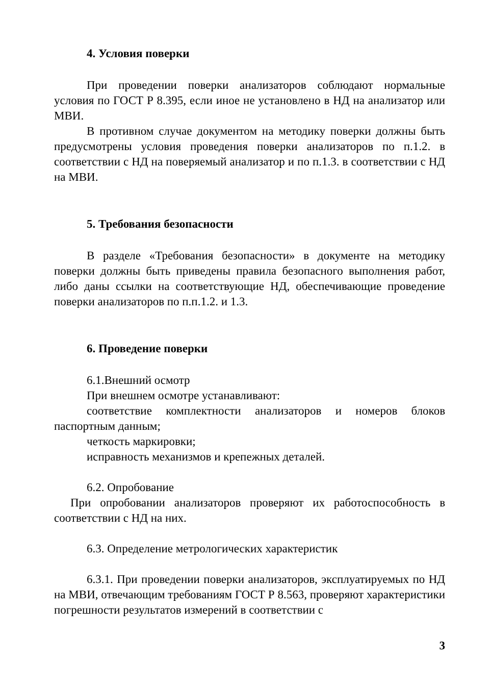4. Условия поверки
При проведении поверки анализаторов соблюдают нормальные условия по ГОСТ Р 8.395, если иное не установлено в НД на анализатор или МВИ.
В противном случае документом на методику поверки должны быть предусмотрены условия проведения поверки анализаторов по п.1.2. в соответствии с НД на поверяемый анализатор и по п.1.3. в соответствии с НД на МВИ.
5. Требования безопасности
В разделе «Требования безопасности» в документе на методику поверки должны быть приведены правила безопасного выполнения работ, либо даны ссылки на соответствующие НД, обеспечивающие проведение поверки анализаторов по п.п.1.2. и 1.3.
6. Проведение поверки
6.1.Внешний осмотр
При внешнем осмотре устанавливают:
соответствие комплектности анализаторов и номеров блоков паспортным данным;
четкость маркировки;
исправность механизмов и крепежных деталей.
6.2. Опробование
При опробовании анализаторов проверяют их работоспособность в соответствии с НД на них.
6.3. Определение метрологических характеристик
6.3.1. При проведении поверки анализаторов, эксплуатируемых по НД на МВИ, отвечающим требованиям ГОСТ Р 8.563, проверяют характеристики погрешности результатов измерений в соответствии с
3